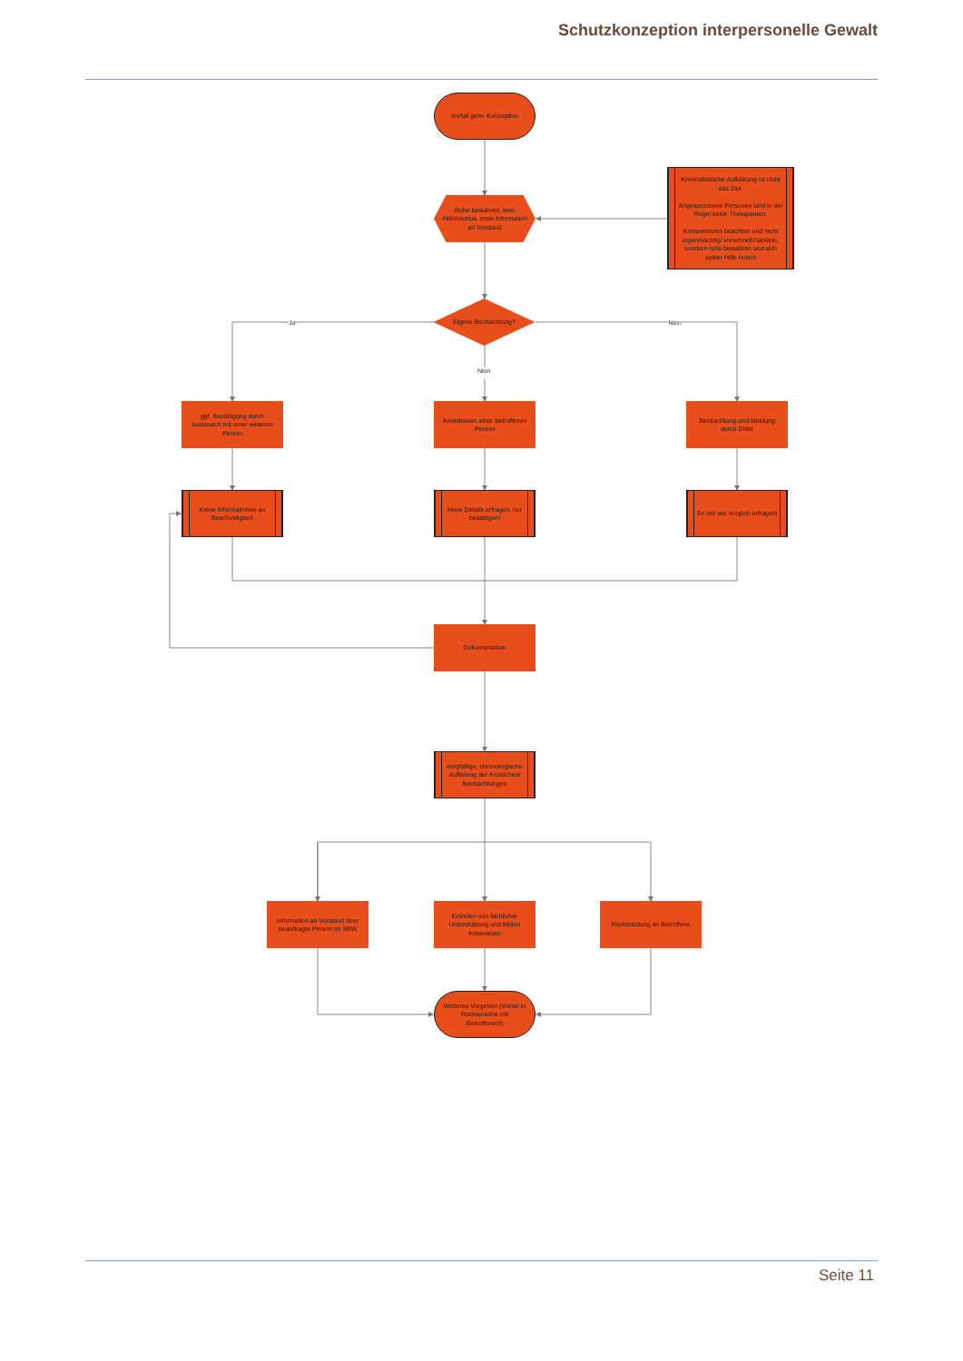Schutzkonzeption interpersonelle Gewalt
Vorfall gem- Konzeption
Ruhe bewahren, kein Aktionismus, erste Information an Vorstand
Kriminalistische Aufklärung ist nicht das Ziel.
Angesprochene Personen sind in der Regel keine Therapeuten.
Kompetenzen beachten und nicht eigenmächtig/ vorschnell handeln, sondern ruhe bewahren und sich selber Hilfe holen!
Ja
Eigene Beobachtung?
Nein
Nein
ggf. Bestätigung durch Austausch mit einer weiteren Person
Anvertrauen einer betroffenen Person
Beobachtung und Meldung durch Dritte
Keine Informationen an Beschuldigten!
keine Details erfragen, nur bestätigen!
So viel wie möglich erfragen!
Dokumentation
sorgfältige, chronologische Auflistung der Anzeichen/ Beobachtungen
Information an Vorstand über beauftragte Person im SBW
Einholen von fachlicher Unterstützung und Bilden Krisenteam
Rückmeldung an Betroffene
Weiteres Vorgehen (immer in Rücksprache mit Betroffenen!)
Seite 11